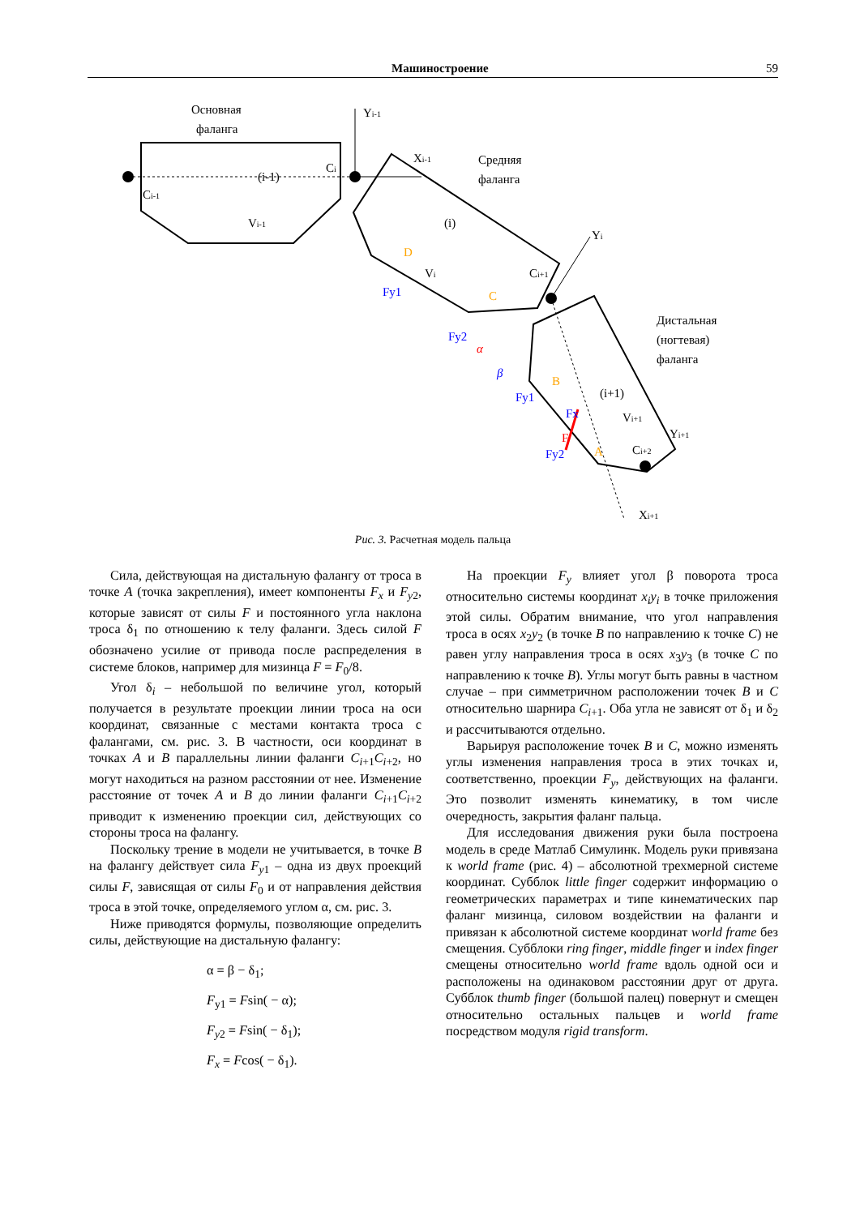Машиностроение 59
Основная
фаланга
(i-1)
Ci-1
Ci
Vi-1
Yi-1
Xi-1
Средняя
фаланга
(i)
Vi
Yi
Ci+1
Дистальная
(ногтевая)
фаланга
(i+1)
Vi+1
Ci+2
Xi+1
Yi+1
Fx
F
Fy1
Fy2
Fy1
Fy2
α
β
D
C
B
A
Рис. 3. Расчетная модель пальца
Сила, действующая на дистальную фалангу от троса в точке A (точка закрепления), имеет компоненты F<sub>x</sub> и F<sub>y</sub><sub>2</sub>, которые зависят от силы F и постоянного угла наклона троса δ<sub>1</sub> по отношению к телу фаланги. Здесь силой F обозначено усилие от привода после распределения в системе блоков, например для мизинца F = F<sub>0</sub>/8.
Угол δ<sub>i</sub> – небольшой по величине угол, который получается в результате проекции линии троса на оси координат, связанные с местами контакта троса с фалангами, см. рис. 3. В частности, оси координат в точках A и B параллельны линии фаланги C<sub>i</sub><sub>+1</sub>C<sub>i</sub><sub>+2</sub>, но могут находиться на разном расстоянии от нее. Изменение расстояние от точек A и B до линии фаланги C<sub>i</sub><sub>+1</sub>C<sub>i</sub><sub>+2</sub> приводит к изменению проекции сил, действующих со стороны троса на фалангу.
Поскольку трение в модели не учитывается, в точке B на фалангу действует сила F<sub>y</sub><sub>1</sub> – одна из двух проекций силы F, зависящая от силы F<sub>0</sub> и от направления действия троса в этой точке, определяемого углом α, см. рис. 3.
Ниже приводятся формулы, позволяющие определить силы, действующие на дистальную фалангу:
α = β − δ<sub>1</sub>;
F<sub>y1</sub> = Fsin( − α);
F<sub>y2</sub> = Fsin( − δ<sub>1</sub>);
F<sub>x</sub> = Fcos( − δ<sub>1</sub>).
На проекции F<sub>y</sub> влияет угол β поворота троса относительно системы координат x<sub>i</sub>y<sub>i</sub> в точке приложения этой силы. Обратим внимание, что угол направления троса в осях x<sub>2</sub>y<sub>2</sub> (в точке B по направлению к точке C) не равен углу направления троса в осях x<sub>3</sub>y<sub>3</sub> (в точке C по направлению к точке B). Углы могут быть равны в частном случае – при симметричном расположении точек B и C относительно шарнира C<sub>i</sub><sub>+1</sub>. Оба угла не зависят от δ<sub>1</sub> и δ<sub>2</sub> и рассчитываются отдельно.
Варьируя расположение точек B и C, можно изменять углы изменения направления троса в этих точках и, соответственно, проекции F<sub>y</sub>, действующих на фаланги. Это позволит изменять кинематику, в том числе очередность, закрытия фаланг пальца.
Для исследования движения руки была построена модель в среде Матлаб Симулинк. Модель руки привязана к world frame (рис. 4) – абсолютной трехмерной системе координат. Субблок little finger содержит информацию о геометрических параметрах и типе кинематических пар фаланг мизинца, силовом воздействии на фаланги и привязан к абсолютной системе координат world frame без смещения. Субблоки ring finger, middle finger и index finger смещены относительно world frame вдоль одной оси и расположены на одинаковом расстоянии друг от друга. Субблок thumb finger (большой палец) повернут и смещен относительно остальных пальцев и world frame посредством модуля rigid transform.